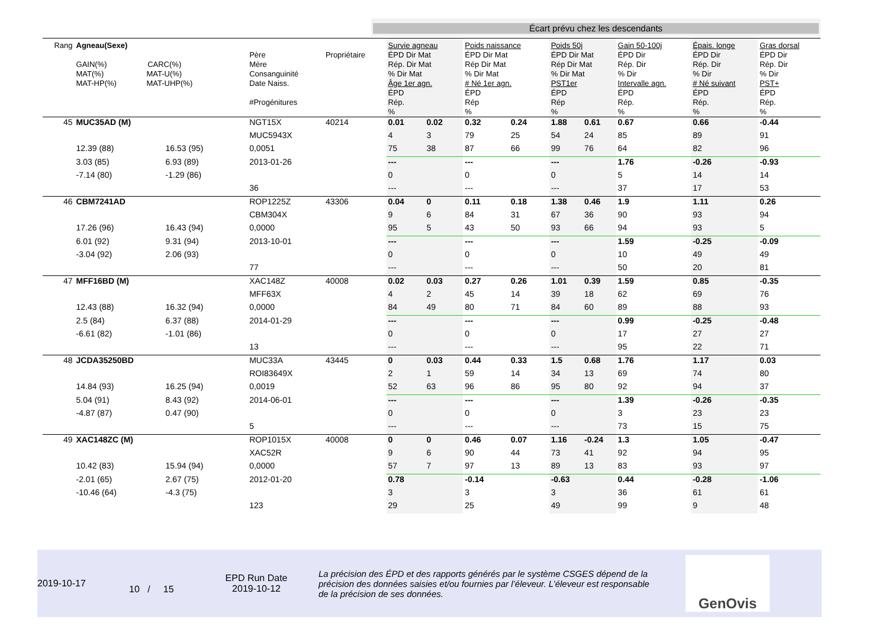Écart prévu chez les descendants
| Rang | Agneau(Sexe) GAIN(%) CARC(%) MAT(%) MAT-U(%) MAT-HP(%) MAT-UHP(%) | | Père Mère Consanguinité Date Naiss. #Progénitures | Propriétaire | Survie agneau ÉPD Dir Mat Rép. Dir Mat % Dir Mat Âge 1er agn. ÉPD Rép. % | | Poids naissance ÉPD Dir Mat Rép Dir Mat % Dir Mat # Né 1er agn. ÉPD Rép % | | Poids 50j ÉPD Dir Mat Rép Dir Mat % Dir Mat PST1er ÉPD Rép % | | Gain 50-100j ÉPD Dir Rép. Dir % Dir Intervalle agn. ÉPD Rép. % | Épais. longe ÉPD Dir Rép. Dir % Dir # Né suivant ÉPD Rép. % | Gras dorsal ÉPD Dir Rép. Dir % Dir PST+ ÉPD Rép. % |
| 45 | MUC35AD (M) | | NGT15X | 40214 | 0.01 | 0.02 | 0.32 | 0.24 | 1.88 | 0.61 | 0.67 | 0.66 | -0.44 |
| | | | MUC5943X | | 4 | 3 | 79 | 25 | 54 | 24 | 85 | 89 | 91 |
| | 12.39 (88) | 16.53 (95) | 0,0051 | | 75 | 38 | 87 | 66 | 99 | 76 | 64 | 82 | 96 |
| | 3.03 (85) | 6.93 (89) | 2013-01-26 | | --- | | --- | | --- | | 1.76 | -0.26 | -0.93 |
| | -7.14 (80) | -1.29 (86) | | | 0 | | 0 | | 0 | | 5 | 14 | 14 |
| | | | 36 | | --- | | --- | | --- | | 37 | 17 | 53 |
| 46 | CBM7241AD | | ROP1225Z | 43306 | 0.04 | 0 | 0.11 | 0.18 | 1.38 | 0.46 | 1.9 | 1.11 | 0.26 |
| | | | CBM304X | | 9 | 6 | 84 | 31 | 67 | 36 | 90 | 93 | 94 |
| | 17.26 (96) | 16.43 (94) | 0,0000 | | 95 | 5 | 43 | 50 | 93 | 66 | 94 | 93 | 5 |
| | 6.01 (92) | 9.31 (94) | 2013-10-01 | | --- | | --- | | --- | | 1.59 | -0.25 | -0.09 |
| | -3.04 (92) | 2.06 (93) | | | 0 | | 0 | | 0 | | 10 | 49 | 49 |
| | | | 77 | | --- | | --- | | --- | | 50 | 20 | 81 |
| 47 | MFF16BD (M) | | XAC148Z | 40008 | 0.02 | 0.03 | 0.27 | 0.26 | 1.01 | 0.39 | 1.59 | 0.85 | -0.35 |
| | | | MFF63X | | 4 | 2 | 45 | 14 | 39 | 18 | 62 | 69 | 76 |
| | 12.43 (88) | 16.32 (94) | 0,0000 | | 84 | 49 | 80 | 71 | 84 | 60 | 89 | 88 | 93 |
| | 2.5 (84) | 6.37 (88) | 2014-01-29 | | --- | | --- | | --- | | 0.99 | -0.25 | -0.48 |
| | -6.61 (82) | -1.01 (86) | | | 0 | | 0 | | 0 | | 17 | 27 | 27 |
| | | | 13 | | --- | | --- | | --- | | 95 | 22 | 71 |
| 48 | JCDA35250BD | | MUC33A | 43445 | 0 | 0.03 | 0.44 | 0.33 | 1.5 | 0.68 | 1.76 | 1.17 | 0.03 |
| | | | ROI83649X | | 2 | 1 | 59 | 14 | 34 | 13 | 69 | 74 | 80 |
| | 14.84 (93) | 16.25 (94) | 0,0019 | | 52 | 63 | 96 | 86 | 95 | 80 | 92 | 94 | 37 |
| | 5.04 (91) | 8.43 (92) | 2014-06-01 | | --- | | --- | | --- | | 1.39 | -0.26 | -0.35 |
| | -4.87 (87) | 0.47 (90) | | | 0 | | 0 | | 0 | | 3 | 23 | 23 |
| | | | 5 | | --- | | --- | | --- | | 73 | 15 | 75 |
| 49 | XAC148ZC (M) | | ROP1015X | 40008 | 0 | 0 | 0.46 | 0.07 | 1.16 | -0.24 | 1.3 | 1.05 | -0.47 |
| | | | XAC52R | | 9 | 6 | 90 | 44 | 73 | 41 | 92 | 94 | 95 |
| | 10.42 (83) | 15.94 (94) | 0,0000 | | 57 | 7 | 97 | 13 | 89 | 13 | 83 | 93 | 97 |
| | -2.01 (65) | 2.67 (75) | 2012-01-20 | | 0.78 | | -0.14 | | -0.63 | | 0.44 | -0.28 | -1.06 |
| | -10.46 (64) | -4.3 (75) | | | 3 | | 3 | | 3 | | 36 | 61 | 61 |
| | | | 123 | | 29 | | 25 | | 49 | | 99 | 9 | 48 |
2019-10-17
10 / 15
EPD Run Date
2019-10-12
La précision des ÉPD et des rapports générés par le système CSGES dépend de la précision des données saisies et/ou fournies par l’éleveur. L’éleveur est responsable de la précision de ses données.
GenOvis